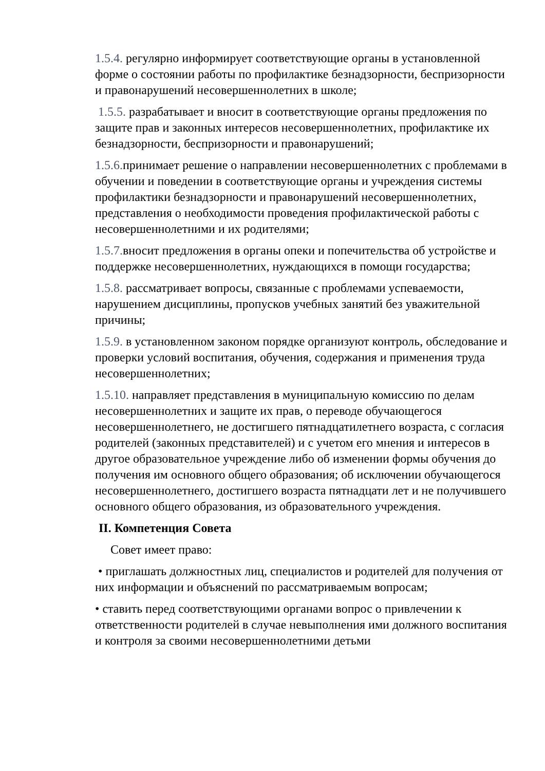1.5.4. регулярно информирует соответствующие органы в установленной форме о состоянии работы по профилактике безнадзорности, беспризорности и правонарушений несовершеннолетних в школе;
1.5.5. разрабатывает и вносит в соответствующие органы предложения по защите прав и законных интересов несовершеннолетних, профилактике их безнадзорности, беспризорности и правонарушений;
1.5.6. принимает решение о направлении несовершеннолетних с проблемами в обучении и поведении в соответствующие органы и учреждения системы профилактики безнадзорности и правонарушений несовершеннолетних, представления о необходимости проведения профилактической работы с несовершеннолетними и их родителями;
1.5.7. вносит предложения в органы опеки и попечительства об устройстве и поддержке несовершеннолетних, нуждающихся в помощи государства;
1.5.8. рассматривает вопросы, связанные с проблемами успеваемости, нарушением дисциплины, пропусков учебных занятий без уважительной причины;
1.5.9. в установленном законом порядке организуют контроль, обследование и проверки условий воспитания, обучения, содержания и применения труда несовершеннолетних;
1.5.10. направляет представления в муниципальную комиссию по делам несовершеннолетних и защите их прав, о переводе обучающегося несовершеннолетнего, не достигшего пятнадцатилетнего возраста, с согласия родителей (законных представителей) и с учетом его мнения и интересов в другое образовательное учреждение либо об изменении формы обучения до получения им основного общего образования; об исключении обучающегося несовершеннолетнего, достигшего возраста пятнадцати лет и не получившего основного общего образования, из образовательного учреждения.
II. Компетенция Совета
Совет имеет право:
• приглашать должностных лиц, специалистов и родителей для получения от них информации и объяснений по рассматриваемым вопросам;
• ставить перед соответствующими органами вопрос о привлечении к ответственности родителей в случае невыполнения ими должного воспитания и контроля за своими несовершеннолетними детьми